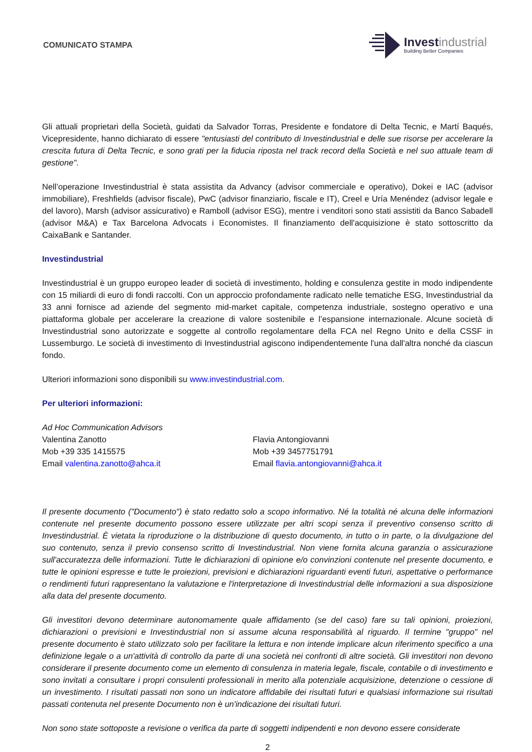COMUNICATO STAMPA
Invest industrial
Building Better Companies
Gli attuali proprietari della Società, guidati da Salvador Torras, Presidente e fondatore di Delta Tecnic, e Martí Baqués, Vicepresidente, hanno dichiarato di essere "entusiasti del contributo di Investindustrial e delle sue risorse per accelerare la crescita futura di Delta Tecnic, e sono grati per la fiducia riposta nel track record della Società e nel suo attuale team di gestione".
Nell’operazione Investindustrial è stata assistita da Advancy (advisor commerciale e operativo), Dokei e IAC (advisor immobiliare), Freshfields (advisor fiscale), PwC (advisor finanziario, fiscale e IT), Creel e Uría Menéndez (advisor legale e del lavoro), Marsh (advisor assicurativo) e Ramboll (advisor ESG), mentre i venditori sono stati assistiti da Banco Sabadell (advisor M&A) e Tax Barcelona Advocats i Economistes. Il finanziamento dell'acquisizione è stato sottoscritto da CaixaBank e Santander.
Investindustrial
Investindustrial è un gruppo europeo leader di società di investimento, holding e consulenza gestite in modo indipendente con 15 miliardi di euro di fondi raccolti. Con un approccio profondamente radicato nelle tematiche ESG, Investindustrial da 33 anni fornisce ad aziende del segmento mid-market capitale, competenza industriale, sostegno operativo e una piattaforma globale per accelerare la creazione di valore sostenibile e l’espansione internazionale. Alcune società di Investindustrial sono autorizzate e soggette al controllo regolamentare della FCA nel Regno Unito e della CSSF in Lussemburgo. Le società di investimento di Investindustrial agiscono indipendentemente l'una dall'altra nonché da ciascun fondo.
Ulteriori informazioni sono disponibili su www.investindustrial.com.
Per ulteriori informazioni:
Ad Hoc Communication Advisors
Valentina Zanotto
Mob +39 335 1415575
Email valentina.zanotto@ahca.it
Flavia Antongiovanni
Mob +39 3457751791
Email flavia.antongiovanni@ahca.it
Il presente documento ("Documento") è stato redatto solo a scopo informativo. Né la totalità né alcuna delle informazioni contenute nel presente documento possono essere utilizzate per altri scopi senza il preventivo consenso scritto di Investindustrial. È vietata la riproduzione o la distribuzione di questo documento, in tutto o in parte, o la divulgazione del suo contenuto, senza il previo consenso scritto di Investindustrial. Non viene fornita alcuna garanzia o assicurazione sull'accuratezza delle informazioni. Tutte le dichiarazioni di opinione e/o convinzioni contenute nel presente documento, e tutte le opinioni espresse e tutte le proiezioni, previsioni e dichiarazioni riguardanti eventi futuri, aspettative o performance o rendimenti futuri rappresentano la valutazione e l'interpretazione di Investindustrial delle informazioni a sua disposizione alla data del presente documento.
Gli investitori devono determinare autonomamente quale affidamento (se del caso) fare su tali opinioni, proiezioni, dichiarazioni o previsioni e Investindustrial non si assume alcuna responsabilità al riguardo. Il termine "gruppo" nel presente documento è stato utilizzato solo per facilitare la lettura e non intende implicare alcun riferimento specifico a una definizione legale o a un'attività di controllo da parte di una società nei confronti di altre società. Gli investitori non devono considerare il presente documento come un elemento di consulenza in materia legale, fiscale, contabile o di investimento e sono invitati a consultare i propri consulenti professionali in merito alla potenziale acquisizione, detenzione o cessione di un investimento. I risultati passati non sono un indicatore affidabile dei risultati futuri e qualsiasi informazione sui risultati passati contenuta nel presente Documento non è un'indicazione dei risultati futuri.
Non sono state sottoposte a revisione o verifica da parte di soggetti indipendenti e non devono essere considerate
2